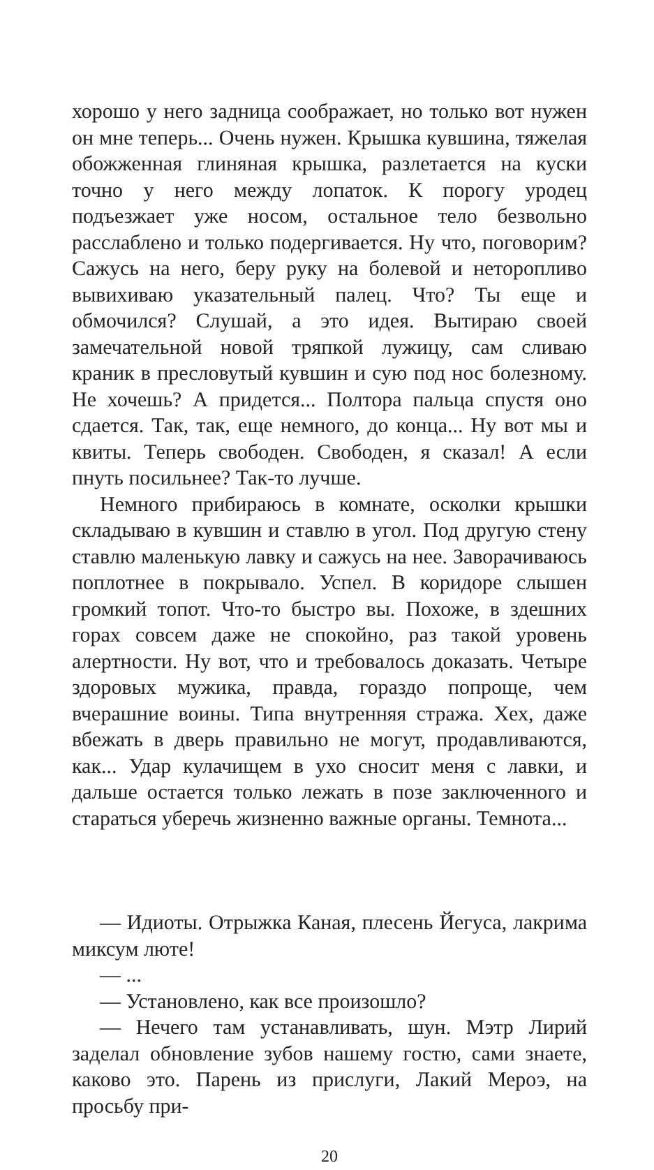хорошо у него задница соображает, но только вот нужен он мне теперь... Очень нужен. Крышка кувшина, тяжелая обожженная глиняная крышка, разлетается на куски точно у него между лопаток. К порогу уродец подъезжает уже носом, остальное тело безвольно расслаблено и только подергивается. Ну что, поговорим? Сажусь на него, беру руку на болевой и неторопливо вывихиваю указательный палец. Что? Ты еще и обмочился? Слушай, а это идея. Вытираю своей замечательной новой тряпкой лужицу, сам сливаю краник в пресловутый кувшин и сую под нос болезному. Не хочешь? А придется... Полтора пальца спустя оно сдается. Так, так, еще немного, до конца... Ну вот мы и квиты. Теперь свободен. Свободен, я сказал! А если пнуть посильнее? Так-то лучше.
Немного прибираюсь в комнате, осколки крышки складываю в кувшин и ставлю в угол. Под другую стену ставлю маленькую лавку и сажусь на нее. Заворачиваюсь поплотнее в покрывало. Успел. В коридоре слышен громкий топот. Что-то быстро вы. Похоже, в здешних горах совсем даже не спокойно, раз такой уровень алертности. Ну вот, что и требовалось доказать. Четыре здоровых мужика, правда, гораздо попроще, чем вчерашние воины. Типа внутренняя стража. Хех, даже вбежать в дверь правильно не могут, продавливаются, как... Удар кулачищем в ухо сносит меня с лавки, и дальше остается только лежать в позе заключенного и стараться уберечь жизненно важные органы. Темнота...
— Идиоты. Отрыжка Каная, плесень Йегуса, лакрима миксум люте!
— ...
— Установлено, как все произошло?
— Нечего там устанавливать, шун. Мэтр Лирий заделал обновление зубов нашему гостю, сами знаете, каково это. Парень из прислуги, Лакий Мероэ, на просьбу при-
20